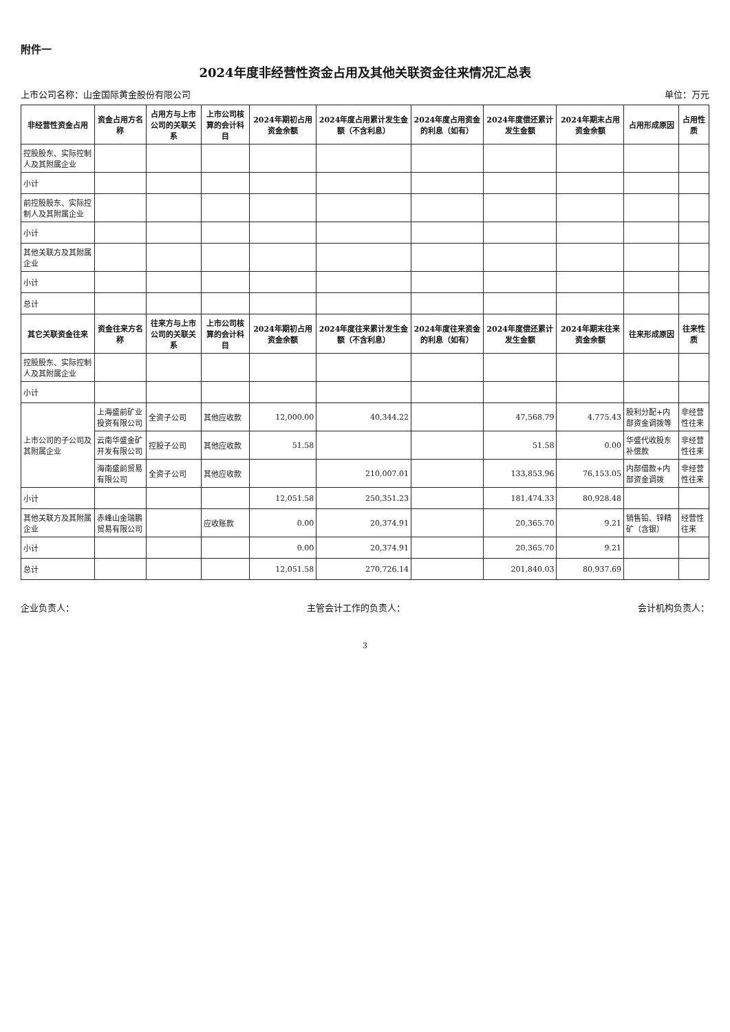附件一
2024年度非经营性资金占用及其他关联资金往来情况汇总表
上市公司名称：山金国际黄金股份有限公司 单位：万元
| 非经营性资金占用 | 资金占用方名称 | 占用方与上市公司的关联关系 | 上市公司核算的会计科目 | 2024年期初占用资金余额 | 2024年度占用累计发生金额（不含利息） | 2024年度占用资金的利息（如有） | 2024年度偿还累计发生金额 | 2024年期末占用资金余额 | 占用形成原因 | 占用性质 |
| --- | --- | --- | --- | --- | --- | --- | --- | --- | --- | --- |
| 控股股东、实际控制人及其附属企业 | | | | | | | | | | |
| 小计 | | | | | | | | | | |
| 前控股股东、实际控制人及其附属企业 | | | | | | | | | | |
| 小计 | | | | | | | | | | |
| 其他关联方及其附属企业 | | | | | | | | | | |
| 小计 | | | | | | | | | | |
| 总计 | | | | | | | | | | |
| 其它关联资金往来 | 资金往来方名称 | 往来方与上市公司的关联关系 | 上市公司核算的会计科目 | 2024年期初占用资金余额 | 2024年度往来累计发生金额（不含利息） | 2024年度往来资金的利息（如有） | 2024年度偿还累计发生金额 | 2024年期末往来资金余额 | 往来形成原因 | 往来性质 |
| 控股股东、实际控制人及其附属企业 | | | | | | | | | | |
| 小计 | | | | | | | | | | |
| 上市公司的子公司及其附属企业 | 上海盛前矿业投资有限公司 | 全资子公司 | 其他应收款 | 12,000.00 | 40,344.22 | | 47,568.79 | 4,775.43 | 股利分配+内部资金调拨等 | 非经营性往来 |
| | 云南华盛金矿开发有限公司 | 控股子公司 | 其他应收款 | 51.58 | | | 51.58 | 0.00 | 华盛代收股东补偿款 | 非经营性往来 |
| | 海南盛前贸易有限公司 | 全资子公司 | 其他应收款 | | 210,007.01 | | 133,853.96 | 76,153.05 | 内部借款+内部资金调拨 | 非经营性往来 |
| 小计 | | | | 12,051.58 | 250,351.23 | | 181,474.33 | 80,928.48 | | |
| 其他关联方及其附属企业 | 赤峰山金瑞鹏贸易有限公司 | | 应收账款 | 0.00 | 20,374.91 | | 20,365.70 | 9.21 | 销售铅、锌精矿（含银） | 经营性往来 |
| 小计 | | | | 0.00 | 20,374.91 | | 20,365.70 | 9.21 | | |
| 总计 | | | | 12,051.58 | 270,726.14 | | 201,840.03 | 80,937.69 | | |
企业负责人： 主管会计工作的负责人： 会计机构负责人：
3